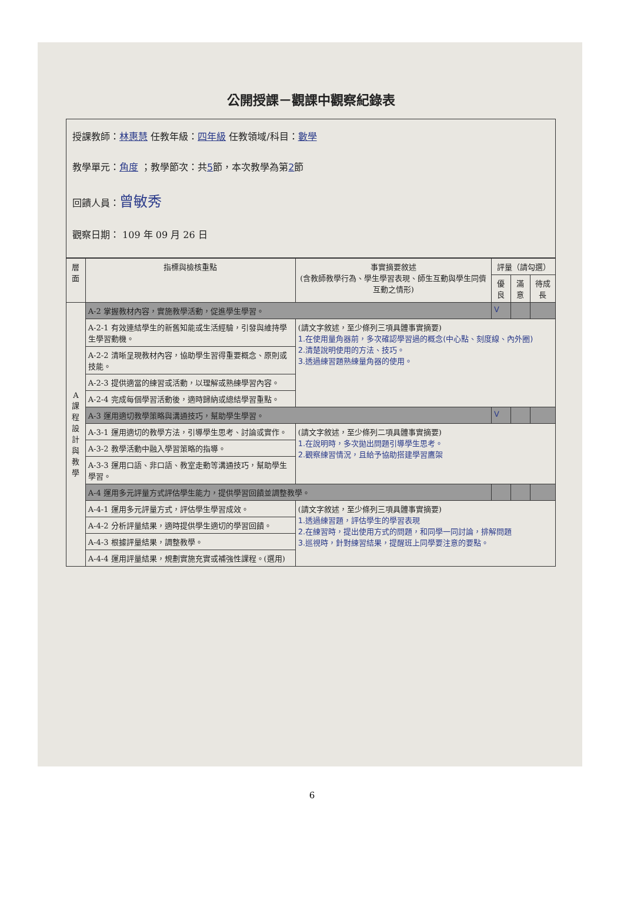公開授課－觀課中觀察紀錄表
授課教師：林惠慧 任教年級：四年級 任教領域/科目：數學
教學單元：角度 ；教學節次：共5節，本次教學為第2節
回饋人員：曾敏秀
觀察日期： 109 年 09 月 26 日
| 層面 | 指標與檢核重點 | 事實摘要敘述 (含教師教學行為、學生學習表現、師生互動與學生同儕互動之情形) | 評量（請勾選） | | |
| --- | --- | --- | --- | --- | --- |
| | | | 優良 | 滿意 | 待成長 |
| A 課 程 設 計 與 教 學 | A-2 掌握教材內容，實施教學活動，促進學生學習。 | | V | | |
| | A-2-1 有效連結學生的新舊知能或生活經驗，引發與維持學生學習動機。 | (請文字敘述，至少條列三項具體事實摘要) 1.在使用量角器前，多次確認學習過的概念(中心點、刻度線、內外圈) 2.清楚說明使用的方法、技巧。 3.透過練習題熟練量角器的使用。 | | | |
| | A-2-2 清晰呈現教材內容，協助學生習得重要概念、原則或技能。 | | | | |
| | A-2-3 提供適當的練習或活動，以理解或熟練學習內容。 | | | | |
| | A-2-4 完成每個學習活動後，適時歸納或總結學習重點。 | | | | |
| | A-3 運用適切教學策略與溝通技巧，幫助學生學習。 | | V | | |
| | A-3-1 運用適切的教學方法，引導學生思考、討論或實作。 | (請文字敘述，至少條列二項具體事實摘要) 1.在說明時，多次拋出問題引導學生思考。 2.觀察練習情況，且給予協助搭建學習鷹架 | | | |
| | A-3-2 教學活動中融入學習策略的指導。 | | | | |
| | A-3-3 運用口語、非口語、教室走動等溝通技巧，幫助學生學習。 | | | | |
| | A-4 運用多元評量方式評估學生能力，提供學習回饋並調整教學。 | | | | |
| | A-4-1 運用多元評量方式，評估學生學習成效。 | (請文字敘述，至少條列三項具體事實摘要) 1.透過練習題，評估學生的學習表現 2.在練習時，提出使用方式的問題，和同學一同討論，排解問題 3.巡視時，針對練習結果，提醒班上同學要注意的要點。 | | | |
| | A-4-2 分析評量結果，適時提供學生適切的學習回饋。 | | | | |
| | A-4-3 根據評量結果，調整教學。 | | | | |
| | A-4-4 運用評量結果，規劃實施充實或補強性課程。(選用) | | | | |
6